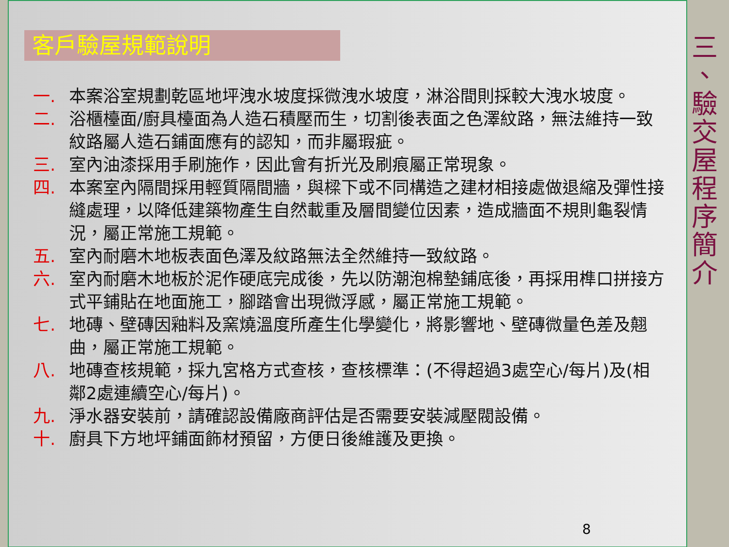客戶驗屋規範說明
一. 本案浴室規劃乾區地坪洩水坡度採微洩水坡度，淋浴間則採較大洩水坡度。
二. 浴櫃檯面/廚具檯面為人造石積壓而生，切割後表面之色澤紋路，無法維持一致紋路屬人造石鋪面應有的認知，而非屬瑕疵。
三. 室內油漆採用手刷施作，因此會有折光及刷痕屬正常現象。
四. 本案室內隔間採用輕質隔間牆，與樑下或不同構造之建材相接處做退縮及彈性接縫處理，以降低建築物產生自然載重及層間變位因素，造成牆面不規則龜裂情況，屬正常施工規範。
五. 室內耐磨木地板表面色澤及紋路無法全然維持一致紋路。
六. 室內耐磨木地板於泥作硬底完成後，先以防潮泡棉墊鋪底後，再採用榫口拼接方式平鋪貼在地面施工，腳踏會出現微浮感，屬正常施工規範。
七. 地磚、壁磚因釉料及窯燒溫度所產生化學變化，將影響地、壁磚微量色差及翹曲，屬正常施工規範。
八. 地磚查核規範，採九宮格方式查核，查核標準：(不得超過3處空心/每片)及(相鄰2處連續空心/每片)。
九. 淨水器安裝前，請確認設備廠商評估是否需要安裝減壓閥設備。
十. 廚具下方地坪鋪面飾材預留，方便日後維護及更換。
8
三
、
驗
交
屋
程
序
簡
介